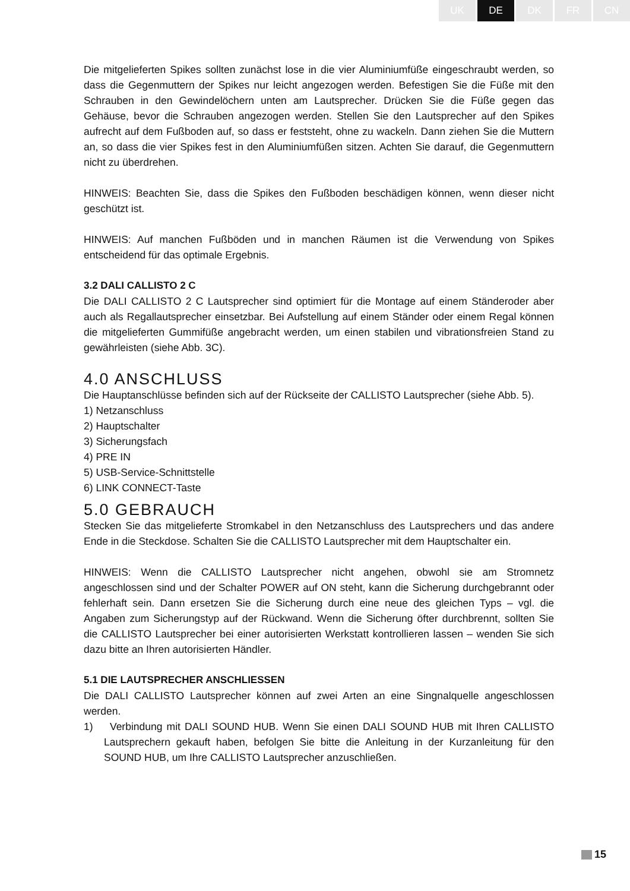UK DE DK FR CN
Die mitgelieferten Spikes sollten zunächst lose in die vier Aluminiumfüße eingeschraubt werden, so dass die Gegenmuttern der Spikes nur leicht angezogen werden. Befestigen Sie die Füße mit den Schrauben in den Gewindelöchern unten am Lautsprecher. Drücken Sie die Füße gegen das Gehäuse, bevor die Schrauben angezogen werden. Stellen Sie den Lautsprecher auf den Spikes aufrecht auf dem Fußboden auf, so dass er feststeht, ohne zu wackeln. Dann ziehen Sie die Muttern an, so dass die vier Spikes fest in den Aluminiumfüßen sitzen. Achten Sie darauf, die Gegenmuttern nicht zu überdrehen.
HINWEIS: Beachten Sie, dass die Spikes den Fußboden beschädigen können, wenn dieser nicht geschützt ist.
HINWEIS: Auf manchen Fußböden und in manchen Räumen ist die Verwendung von Spikes entscheidend für das optimale Ergebnis.
3.2 DALI CALLISTO 2 C
Die DALI CALLISTO 2 C Lautsprecher sind optimiert für die Montage auf einem Ständeroder aber auch als Regallautsprecher einsetzbar. Bei Aufstellung auf einem Ständer oder einem Regal können die mitgelieferten Gummifüße angebracht werden, um einen stabilen und vibrationsfreien Stand zu gewährleisten (siehe Abb. 3C).
4.0 ANSCHLUSS
Die Hauptanschlüsse befinden sich auf der Rückseite der CALLISTO Lautsprecher (siehe Abb. 5).
1) Netzanschluss
2) Hauptschalter
3) Sicherungsfach
4) PRE IN
5) USB-Service-Schnittstelle
6) LINK CONNECT-Taste
5.0 GEBRAUCH
Stecken Sie das mitgelieferte Stromkabel in den Netzanschluss des Lautsprechers und das andere Ende in die Steckdose. Schalten Sie die CALLISTO Lautsprecher mit dem Hauptschalter ein.
HINWEIS: Wenn die CALLISTO Lautsprecher nicht angehen, obwohl sie am Stromnetz angeschlossen sind und der Schalter POWER auf ON steht, kann die Sicherung durchgebrannt oder fehlerhaft sein. Dann ersetzen Sie die Sicherung durch eine neue des gleichen Typs – vgl. die Angaben zum Sicherungstyp auf der Rückwand. Wenn die Sicherung öfter durchbrennt, sollten Sie die CALLISTO Lautsprecher bei einer autorisierten Werkstatt kontrollieren lassen – wenden Sie sich dazu bitte an Ihren autorisierten Händler.
5.1 DIE LAUTSPRECHER ANSCHLIESSEN
Die DALI CALLISTO Lautsprecher können auf zwei Arten an eine Singnalquelle angeschlossen werden.
1) Verbindung mit DALI SOUND HUB. Wenn Sie einen DALI SOUND HUB mit Ihren CALLISTO Lautsprechern gekauft haben, befolgen Sie bitte die Anleitung in der Kurzanleitung für den SOUND HUB, um Ihre CALLISTO Lautsprecher anzuschließen.
15